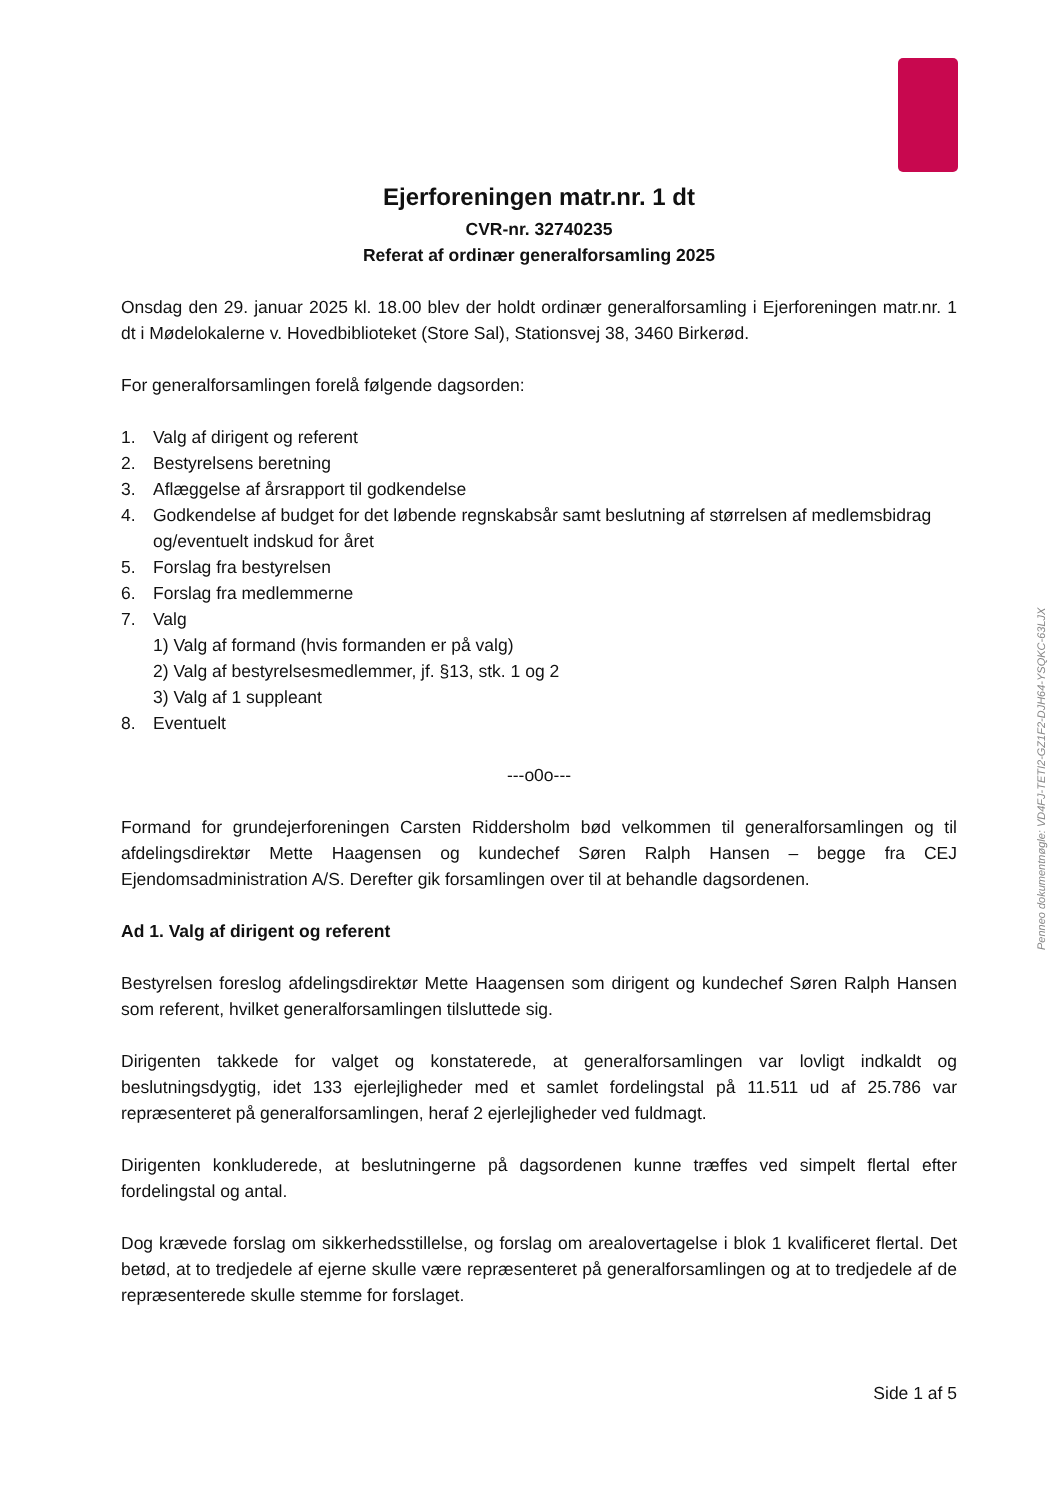Ejerforeningen matr.nr. 1 dt
CVR-nr. 32740235
Referat af ordinær generalforsamling 2025
Onsdag den 29. januar 2025 kl. 18.00 blev der holdt ordinær generalforsamling i Ejerforeningen matr.nr. 1 dt i Mødelokalerne v. Hovedbiblioteket (Store Sal), Stationsvej 38, 3460 Birkerød.
For generalforsamlingen forelå følgende dagsorden:
1. Valg af dirigent og referent
2. Bestyrelsens beretning
3. Aflæggelse af årsrapport til godkendelse
4. Godkendelse af budget for det løbende regnskabsår samt beslutning af størrelsen af medlemsbidrag og/eventuelt indskud for året
5. Forslag fra bestyrelsen
6. Forslag fra medlemmerne
7. Valg
1) Valg af formand (hvis formanden er på valg)
2) Valg af bestyrelsesmedlemmer, jf. §13, stk. 1 og 2
3) Valg af 1 suppleant
8. Eventuelt
---o0o---
Formand for grundejerforeningen Carsten Riddersholm bød velkommen til generalforsamlingen og til afdelingsdirektør Mette Haagensen og kundechef Søren Ralph Hansen – begge fra CEJ Ejendomsadministration A/S. Derefter gik forsamlingen over til at behandle dagsordenen.
Ad 1. Valg af dirigent og referent
Bestyrelsen foreslog afdelingsdirektør Mette Haagensen som dirigent og kundechef Søren Ralph Hansen som referent, hvilket generalforsamlingen tilsluttede sig.
Dirigenten takkede for valget og konstaterede, at generalforsamlingen var lovligt indkaldt og beslutningsdygtig, idet 133 ejerlejligheder med et samlet fordelingstal på 11.511 ud af 25.786 var repræsenteret på generalforsamlingen, heraf 2 ejerlejligheder ved fuldmagt.
Dirigenten konkluderede, at beslutningerne på dagsordenen kunne træffes ved simpelt flertal efter fordelingstal og antal.
Dog krævede forslag om sikkerhedsstillelse, og forslag om arealovertagelse i blok 1 kvalificeret flertal. Det betød, at to tredjedele af ejerne skulle være repræsenteret på generalforsamlingen og at to tredjedele af de repræsenterede skulle stemme for forslaget.
Penneo dokumentnøgle: VD4FJ-TETI2-GZ1F2-DJH64-YSQKC-63LJX
Side 1 af 5